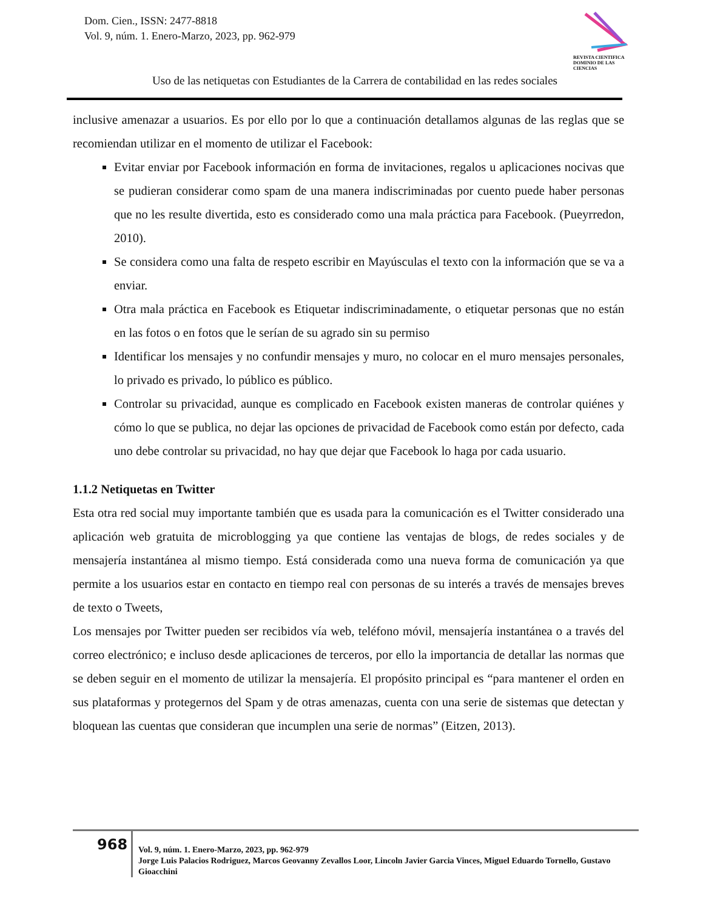Dom. Cien., ISSN: 2477-8818
Vol. 9, núm. 1. Enero-Marzo, 2023, pp. 962-979
REVISTA CIENTIFICA DOMINIO DE LAS CIENCIAS
Uso de las netiquetas con Estudiantes de la Carrera de contabilidad en las redes sociales
inclusive amenazar a usuarios. Es por ello por lo que a continuación detallamos algunas de las reglas que se recomiendan utilizar en el momento de utilizar el Facebook:
Evitar enviar por Facebook información en forma de invitaciones, regalos u aplicaciones nocivas que se pudieran considerar como spam de una manera indiscriminadas por cuento puede haber personas que no les resulte divertida, esto es considerado como una mala práctica para Facebook. (Pueyrredon, 2010).
Se considera como una falta de respeto escribir en Mayúsculas el texto con la información que se va a enviar.
Otra mala práctica en Facebook es Etiquetar indiscriminadamente, o etiquetar personas que no están en las fotos o en fotos que le serían de su agrado sin su permiso
Identificar los mensajes y no confundir mensajes y muro, no colocar en el muro mensajes personales, lo privado es privado, lo público es público.
Controlar su privacidad, aunque es complicado en Facebook existen maneras de controlar quiénes y cómo lo que se publica, no dejar las opciones de privacidad de Facebook como están por defecto, cada uno debe controlar su privacidad, no hay que dejar que Facebook lo haga por cada usuario.
1.1.2 Netiquetas en Twitter
Esta otra red social muy importante también que es usada para la comunicación es el Twitter considerado una aplicación web gratuita de microblogging ya que contiene las ventajas de blogs, de redes sociales y de mensajería instantánea al mismo tiempo. Está considerada como una nueva forma de comunicación ya que permite a los usuarios estar en contacto en tiempo real con personas de su interés a través de mensajes breves de texto o Tweets,
Los mensajes por Twitter pueden ser recibidos vía web, teléfono móvil, mensajería instantánea o a través del correo electrónico; e incluso desde aplicaciones de terceros, por ello la importancia de detallar las normas que se deben seguir en el momento de utilizar la mensajería. El propósito principal es “para mantener el orden en sus plataformas y protegernos del Spam y de otras amenazas, cuenta con una serie de sistemas que detectan y bloquean las cuentas que consideran que incumplen una serie de normas” (Eitzen, 2013).
968
Vol. 9, núm. 1. Enero-Marzo, 2023, pp. 962-979
Jorge Luis Palacios Rodriguez, Marcos Geovanny Zevallos Loor, Lincoln Javier Garcia Vinces, Miguel Eduardo Tornello, Gustavo Gioacchini